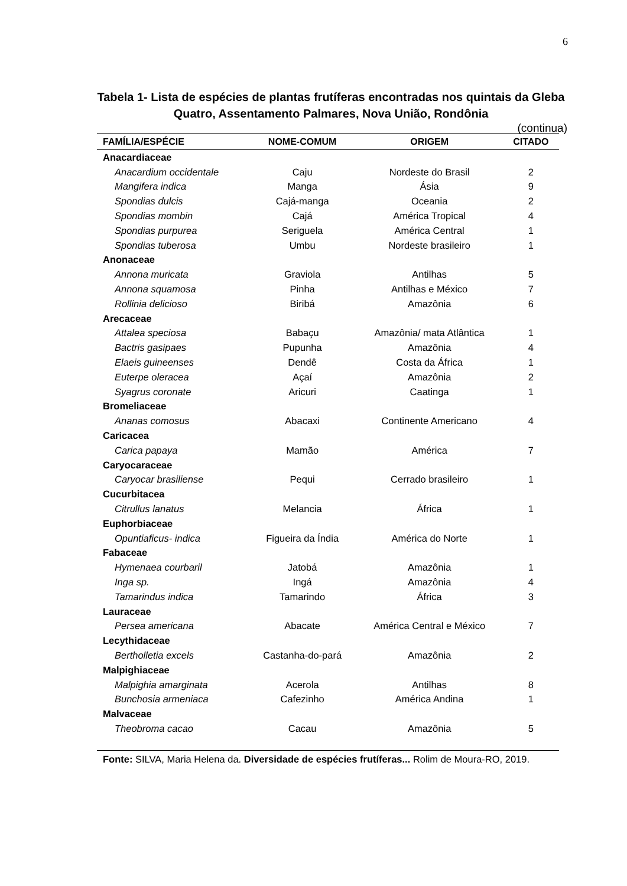6
Tabela 1- Lista de espécies de plantas frutíferas encontradas nos quintais da Gleba Quatro, Assentamento Palmares, Nova União, Rondônia
(continua)
| FAMÍLIA/ESPÉCIE | NOME-COMUM | ORIGEM | CITADO |
| --- | --- | --- | --- |
| Anacardiaceae | | | |
| Anacardium occidentale | Caju | Nordeste do Brasil | 2 |
| Mangifera indica | Manga | Ásia | 9 |
| Spondias dulcis | Cajá-manga | Oceania | 2 |
| Spondias mombin | Cajá | América Tropical | 4 |
| Spondias purpurea | Seriguela | América Central | 1 |
| Spondias tuberosa | Umbu | Nordeste brasileiro | 1 |
| Anonaceae | | | |
| Annona muricata | Graviola | Antilhas | 5 |
| Annona squamosa | Pinha | Antilhas e México | 7 |
| Rollinia delicioso | Biribá | Amazônia | 6 |
| Arecaceae | | | |
| Attalea speciosa | Babaçu | Amazônia/ mata Atlântica | 1 |
| Bactris gasipaes | Pupunha | Amazônia | 4 |
| Elaeis guineenses | Dendê | Costa da África | 1 |
| Euterpe oleracea | Açaí | Amazônia | 2 |
| Syagrus coronate | Aricuri | Caatinga | 1 |
| Bromeliaceae | | | |
| Ananas comosus | Abacaxi | Continente Americano | 4 |
| Caricacea | | | |
| Carica papaya | Mamão | América | 7 |
| Caryocaraceae | | | |
| Caryocar brasiliense | Pequi | Cerrado brasileiro | 1 |
| Cucurbitacea | | | |
| Citrullus lanatus | Melancia | África | 1 |
| Euphorbiaceae | | | |
| Opuntiaficus- indica | Figueira da Índia | América do Norte | 1 |
| Fabaceae | | | |
| Hymenaea courbaril | Jatobá | Amazônia | 1 |
| Inga sp. | Ingá | Amazônia | 4 |
| Tamarindus indica | Tamarindo | África | 3 |
| Lauraceae | | | |
| Persea americana | Abacate | América Central e México | 7 |
| Lecythidaceae | | | |
| Bertholletia excels | Castanha-do-pará | Amazônia | 2 |
| Malpighiaceae | | | |
| Malpighia amarginata | Acerola | Antilhas | 8 |
| Bunchosia armeniaca | Cafezinho | América Andina | 1 |
| Malvaceae | | | |
| Theobroma cacao | Cacau | Amazônia | 5 |
| Fonte: SILVA, Maria Helena da. Diversidade de espécies frutíferas... Rolim de Moura-RO, 2019. | | | |